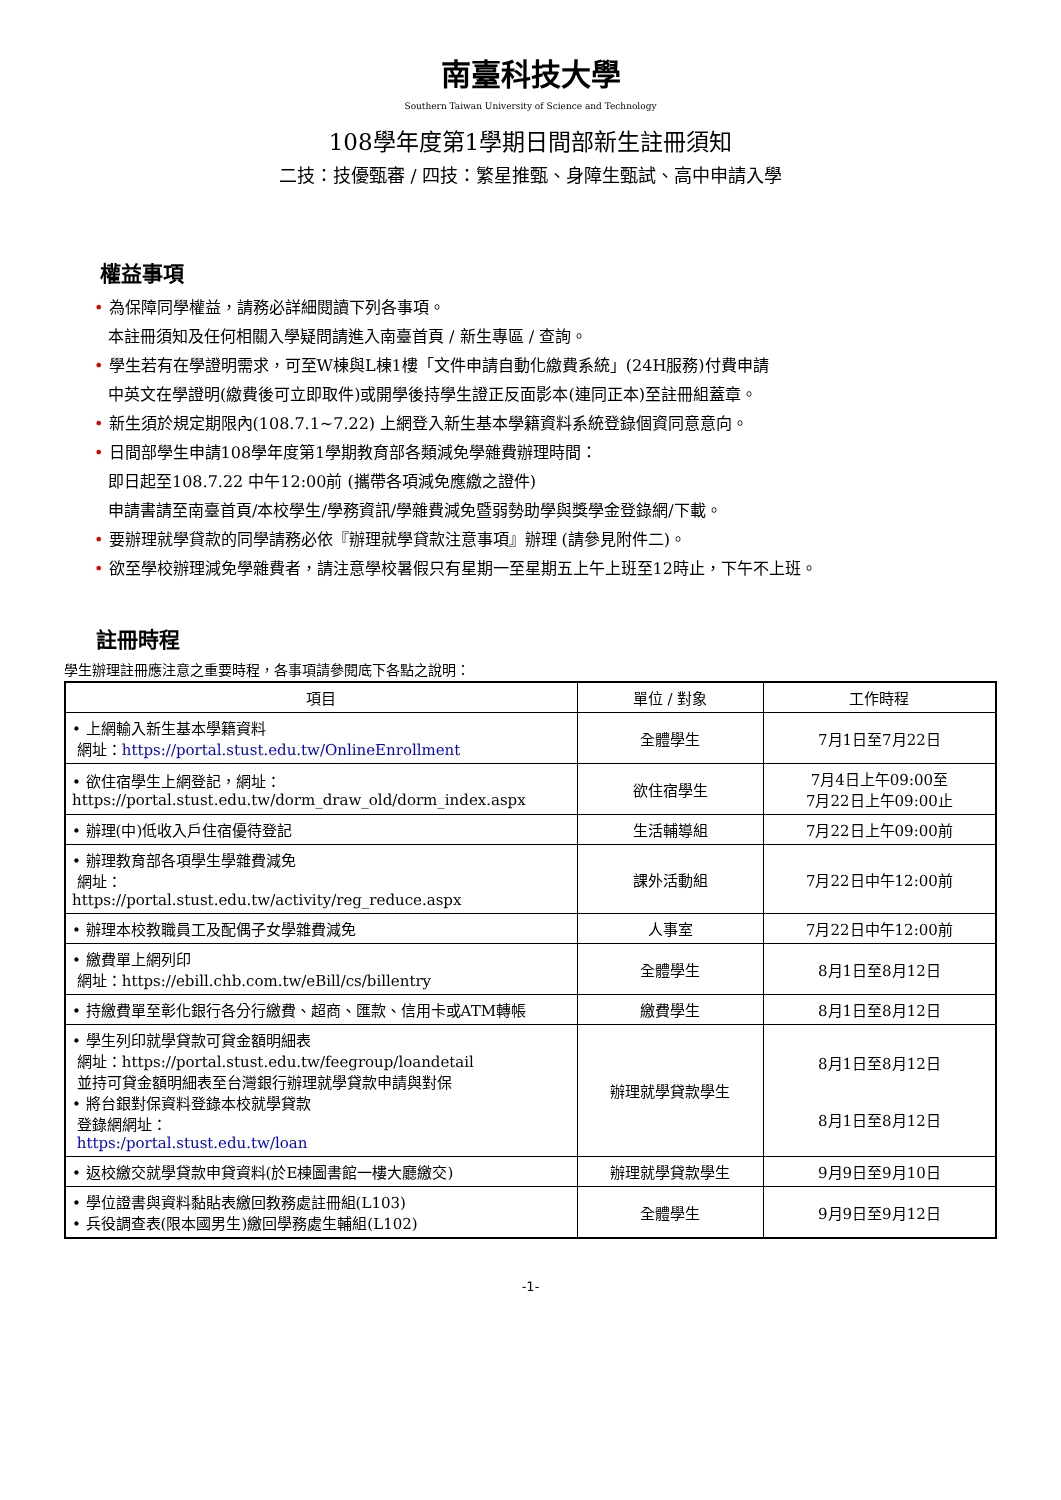南臺科技大學
Southern Taiwan University of Science and Technology
108學年度第1學期日間部新生註冊須知
二技：技優甄審 / 四技：繁星推甄、身障生甄試、高中申請入學
權益事項
• 為保障同學權益，請務必詳細閱讀下列各事項。
本註冊須知及任何相關入學疑問請進入南臺首頁 / 新生專區 / 查詢。
• 學生若有在學證明需求，可至W棟與L棟1樓「文件申請自動化繳費系統」(24H服務)付費申請
中英文在學證明(繳費後可立即取件)或開學後持學生證正反面影本(連同正本)至註冊組蓋章。
• 新生須於規定期限內(108.7.1~7.22) 上網登入新生基本學籍資料系統登錄個資同意意向。
• 日間部學生申請108學年度第1學期教育部各類減免學雜費辦理時間：
即日起至108.7.22 中午12:00前 (攜帶各項減免應繳之證件)
申請書請至南臺首頁/本校學生/學務資訊/學雜費減免暨弱勢助學與獎學金登錄網/下載。
• 要辦理就學貸款的同學請務必依『辦理就學貸款注意事項』辦理 (請參見附件二)。
• 欲至學校辦理減免學雜費者，請注意學校暑假只有星期一至星期五上午上班至12時止，下午不上班。
註冊時程
學生辦理註冊應注意之重要時程，各事項請參閱底下各點之說明：
| 項目 | 單位 / 對象 | 工作時程 |
| --- | --- | --- |
| • 上網輸入新生基本學籍資料 網址： https://portal.stust.edu.tw/OnlineEnrollment | 全體學生 | 7月1日至7月22日 |
| • 欲住宿學生上網登記，網址： https://portal.stust.edu.tw/dorm_draw_old/dorm_index.aspx | 欲住宿學生 | 7月4日上午09:00至 7月22日上午09:00止 |
| • 辦理(中)低收入戶住宿優待登記 | 生活輔導組 | 7月22日上午09:00前 |
| • 辦理教育部各項學生學雜費減免 網址： https://portal.stust.edu.tw/activity/reg_reduce.aspx | 課外活動組 | 7月22日中午12:00前 |
| • 辦理本校教職員工及配偶子女學雜費減免 | 人事室 | 7月22日中午12:00前 |
| • 繳費單上網列印 網址：https://ebill.chb.com.tw/eBill/cs/billentry | 全體學生 | 8月1日至8月12日 |
| • 持繳費單至彰化銀行各分行繳費、超商、匯款、信用卡或ATM轉帳 | 繳費學生 | 8月1日至8月12日 |
| • 學生列印就學貸款可貸金額明細表 網址：https://portal.stust.edu.tw/feegroup/loandetail 並持可貸金額明細表至台灣銀行辦理就學貸款申請與對保 • 將台銀對保資料登錄本校就學貸款 登錄網網址： https:/portal.stust.edu.tw/loan | 辦理就學貸款學生 | 8月1日至8月12日 8月1日至8月12日 |
| • 返校繳交就學貸款申貸資料(於E棟圖書館一樓大廳繳交) | 辦理就學貸款學生 | 9月9日至9月10日 |
| • 學位證書與資料黏貼表繳回教務處註冊組(L103) • 兵役調查表(限本國男生)繳回學務處生輔組(L102) | 全體學生 | 9月9日至9月12日 |
-1-